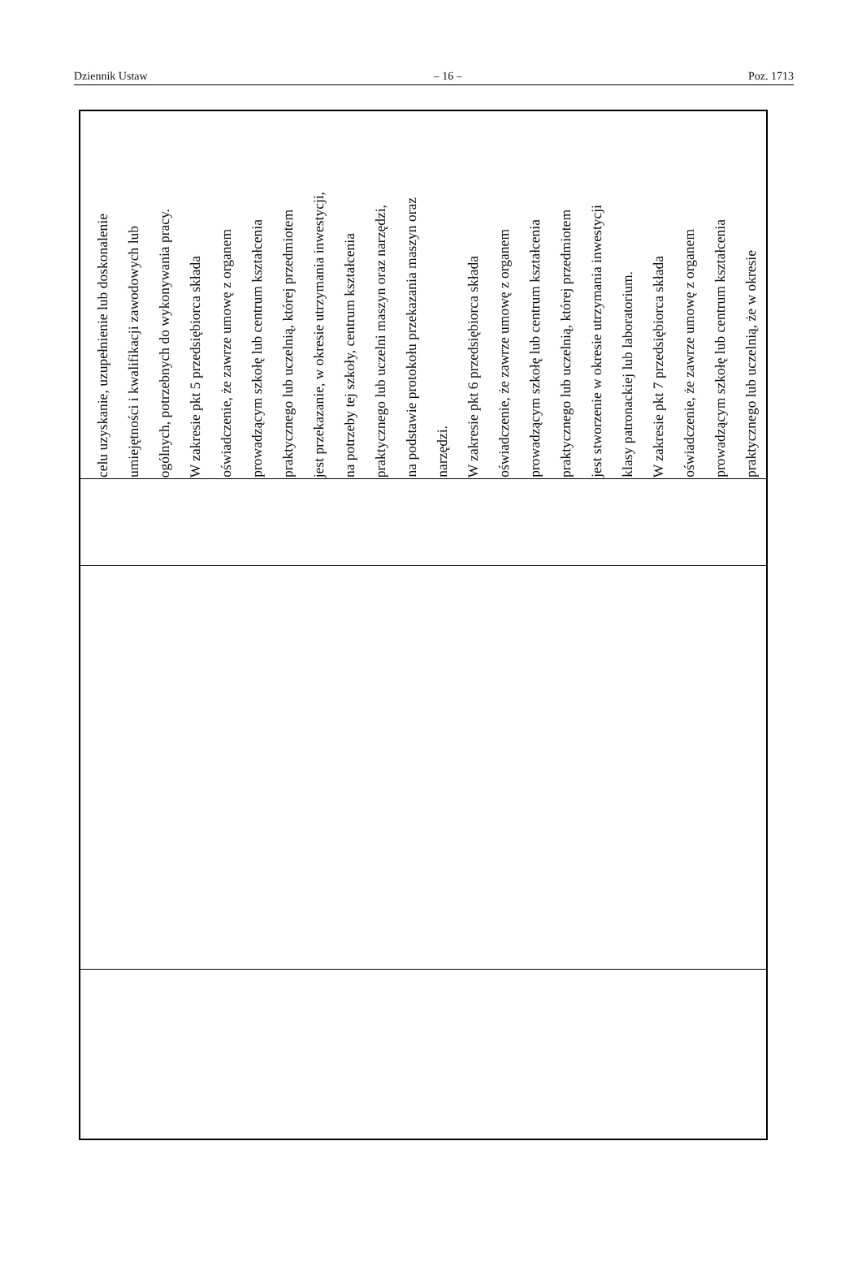Dziennik Ustaw – 16 – Poz. 1713
| celu uzyskanie, uzupełnienie lub doskonalenie umiejętności i kwalifikacji zawodowych lub ogólnych, potrzebnych do wykonywania pracy. W zakresie pkt 5 przedsiębiorca składa oświadczenie, że zawrze umowę z organem prowadzącym szkołę lub centrum kształcenia praktycznego lub uczelnią, której przedmiotem jest przekazanie, w okresie utrzymania inwestycji, na potrzeby tej szkoły, centrum kształcenia praktycznego lub uczelni maszyn oraz narzędzi, na podstawie protokołu przekazania maszyn oraz narzędzi. W zakresie pkt 6 przedsiębiorca składa oświadczenie, że zawrze umowę z organem prowadzącym szkołę lub centrum kształcenia praktycznego lub uczelnią, której przedmiotem jest stworzenie w okresie utrzymania inwestycji klasy patronackiej lub laboratorium. W zakresie pkt 7 przedsiębiorca składa oświadczenie, że zawrze umowę z organem prowadzącym szkołę lub centrum kształcenia praktycznego lub uczelnią, że w okresie |